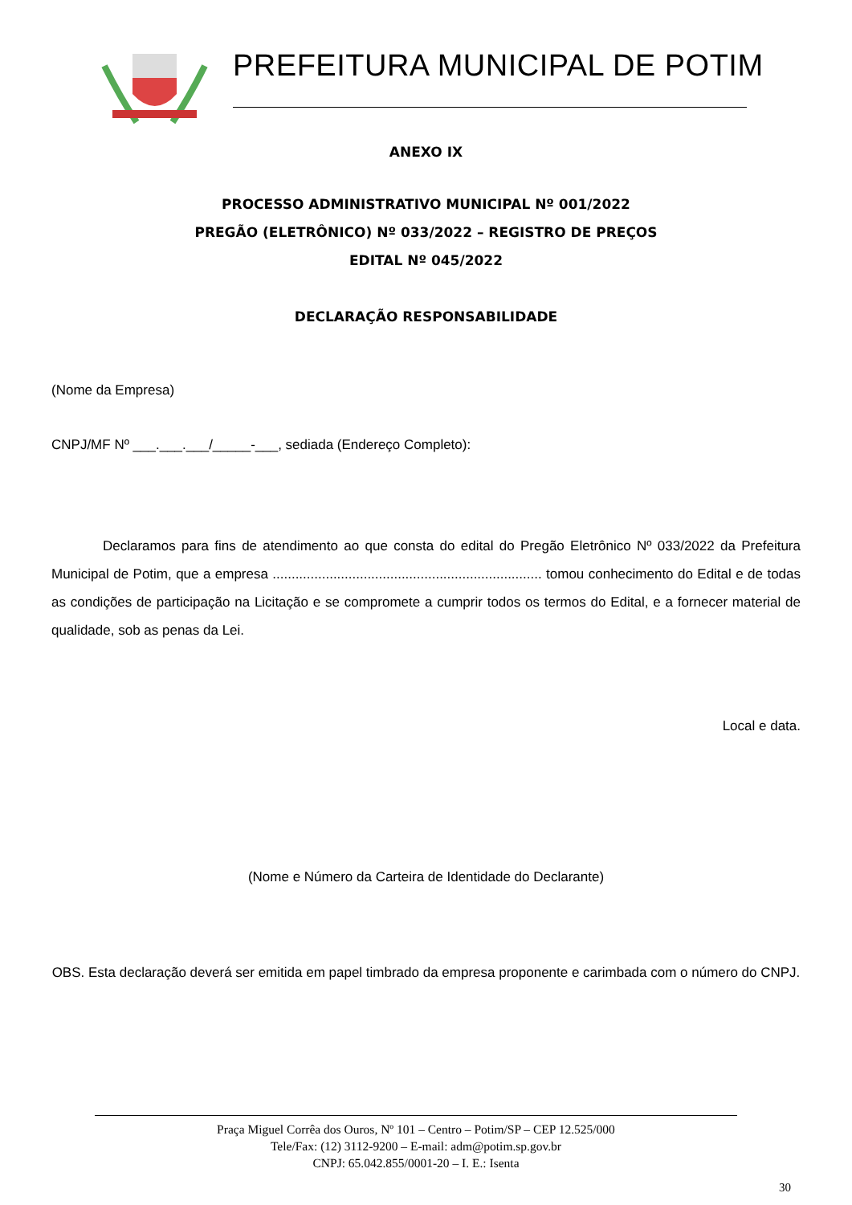PREFEITURA MUNICIPAL DE POTIM
ANEXO IX
PROCESSO ADMINISTRATIVO MUNICIPAL Nº 001/2022
PREGÃO (ELETRÔNICO) Nº 033/2022 – REGISTRO DE PREÇOS
EDITAL Nº 045/2022
DECLARAÇÃO RESPONSABILIDADE
(Nome da Empresa)
CNPJ/MF Nº ___.___.___/_____-___, sediada (Endereço Completo):
Declaramos para fins de atendimento ao que consta do edital do Pregão Eletrônico Nº 033/2022 da Prefeitura Municipal de Potim, que a empresa ....................................................................... tomou conhecimento do Edital e de todas as condições de participação na Licitação e se compromete a cumprir todos os termos do Edital, e a fornecer material de qualidade, sob as penas da Lei.
Local e data.
(Nome e Número da Carteira de Identidade do Declarante)
OBS. Esta declaração deverá ser emitida em papel timbrado da empresa proponente e carimbada com o número do CNPJ.
Praça Miguel Corrêa dos Ouros, Nº 101 – Centro – Potim/SP – CEP 12.525/000
Tele/Fax: (12) 3112-9200 – E-mail: adm@potim.sp.gov.br
CNPJ: 65.042.855/0001-20 – I. E.: Isenta
30